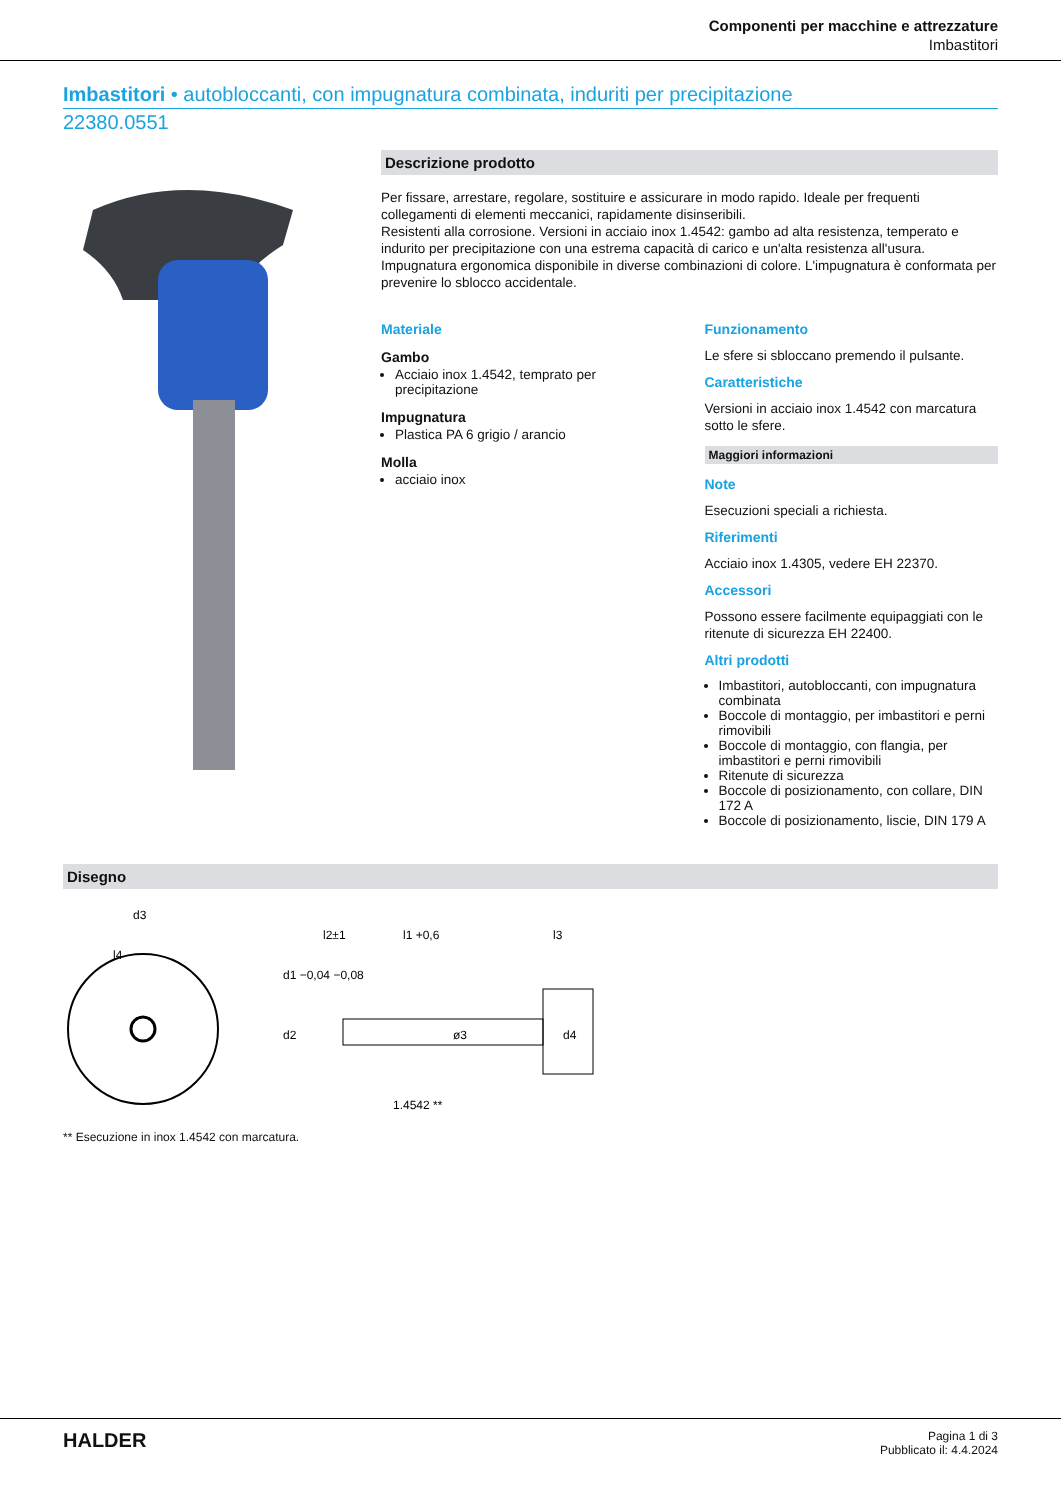Componenti per macchine e attrezzature
Imbastitori
Imbastitori • autobloccanti, con impugnatura combinata, induriti per precipitazione
22380.0551
Descrizione prodotto
Per fissare, arrestare, regolare, sostituire e assicurare in modo rapido. Ideale per frequenti collegamenti di elementi meccanici, rapidamente disinseribili.
Resistenti alla corrosione. Versioni in acciaio inox 1.4542: gambo ad alta resistenza, temperato e indurito per precipitazione con una estrema capacità di carico e un'alta resistenza all'usura.
Impugnatura ergonomica disponibile in diverse combinazioni di colore. L'impugnatura è conformata per prevenire lo sblocco accidentale.
Materiale
Gambo
Acciaio inox 1.4542, temprato per precipitazione
Impugnatura
Plastica PA 6 grigio / arancio
Molla
acciaio inox
Funzionamento
Le sfere si sbloccano premendo il pulsante.
Caratteristiche
Versioni in acciaio inox 1.4542 con marcatura sotto le sfere.
Maggiori informazioni
Note
Esecuzioni speciali a richiesta.
Riferimenti
Acciaio inox 1.4305, vedere EH 22370.
Accessori
Possono essere facilmente equipaggiati con le ritenute di sicurezza EH 22400.
Altri prodotti
Imbastitori, autobloccanti, con impugnatura combinata
Boccole di montaggio, per imbastitori e perni rimovibili
Boccole di montaggio, con flangia, per imbastitori e perni rimovibili
Ritenute di sicurezza
Boccole di posizionamento, con collare, DIN 172 A
Boccole di posizionamento, liscie, DIN 179 A
Disegno
d3
l4
l2±1
l1 +0,6
l3
d1 −0,04 −0,08
d2
d4
1.4542 **
ø3
** Esecuzione in inox 1.4542 con marcatura.
HALDER
Pagina 1 di 3
Pubblicato il: 4.4.2024